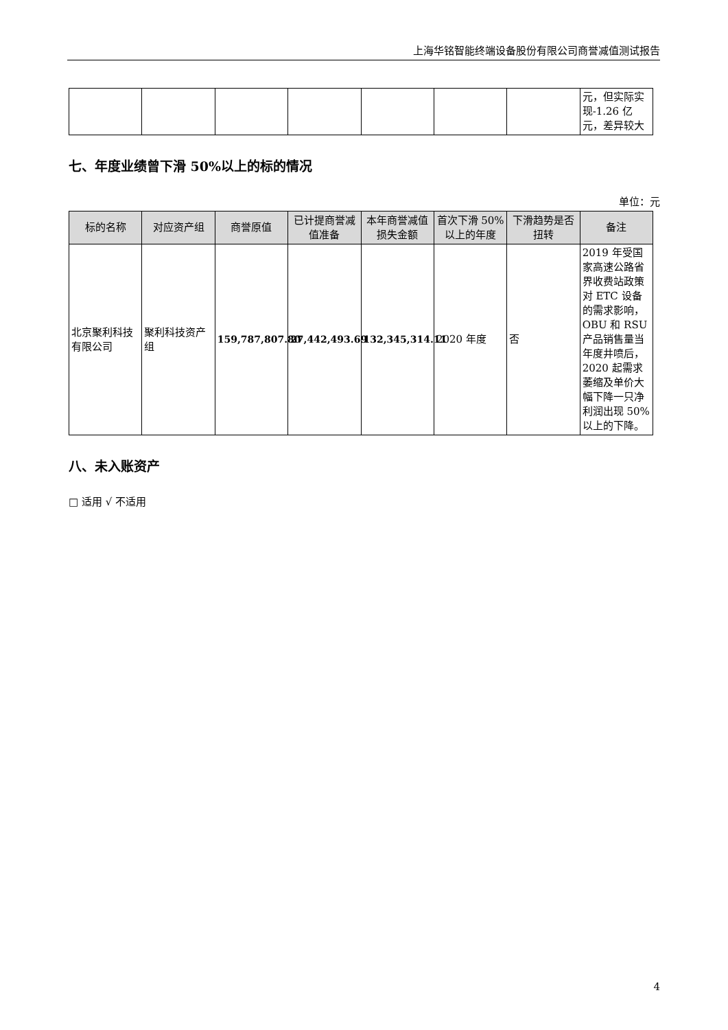上海华铭智能终端设备股份有限公司商誉减值测试报告
| | | | | | | | 元，但实际实现-1.26 亿元，差异较大 |
七、年度业绩曾下滑 50%以上的标的情况
单位：元
| 标的名称 | 对应资产组 | 商誉原值 | 已计提商誉减值准备 | 本年商誉减值损失金额 | 首次下滑 50%以上的年度 | 下滑趋势是否扭转 | 备注 |
| --- | --- | --- | --- | --- | --- | --- | --- |
| 北京聚利科技有限公司 | 聚利科技资产组 | 159,787,807.80 | 27,442,493.69 | 132,345,314.11 | 2020 年度 | 否 | 2019 年受国家高速公路省界收费站政策对 ETC 设备的需求影响，OBU 和 RSU 产品销售量当年度井喷后，2020 起需求萎缩及单价大幅下降一只净利润出现 50%以上的下降。 |
八、未入账资产
□ 适用 √ 不适用
4